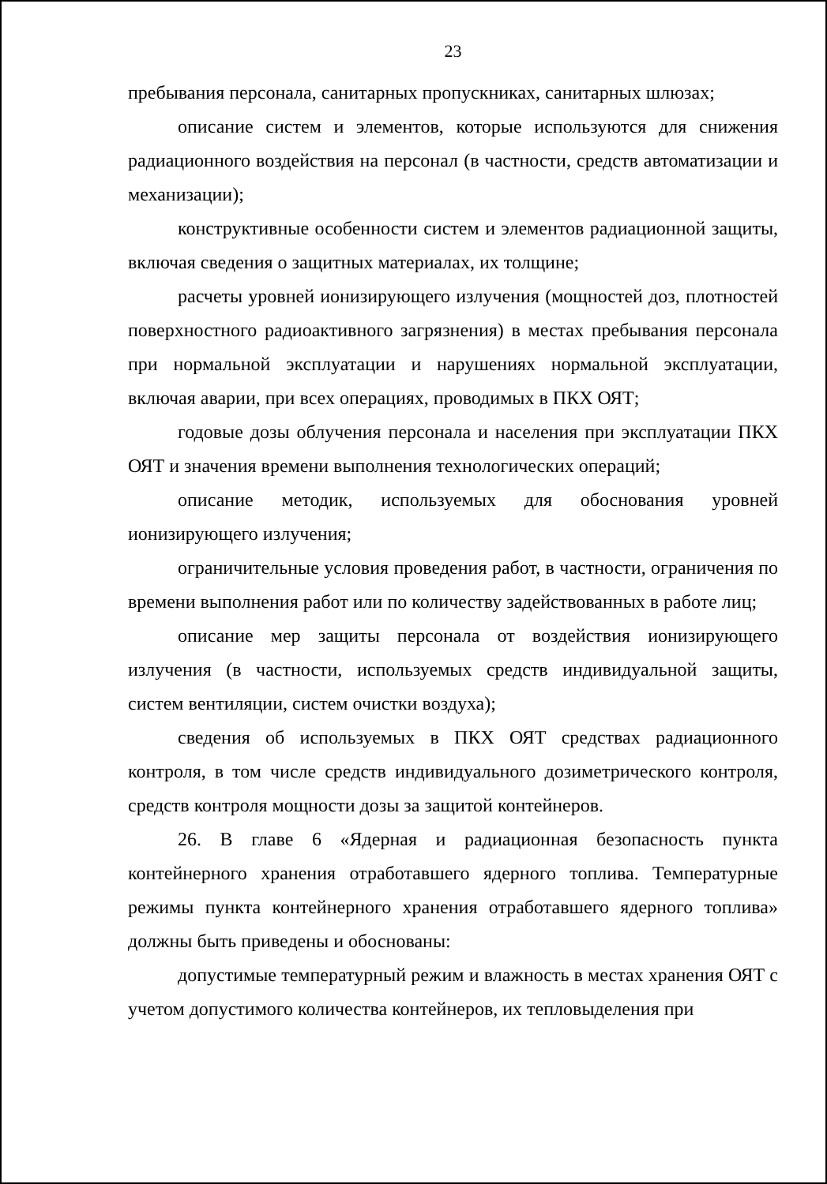23
пребывания персонала, санитарных пропускниках, санитарных шлюзах;
описание систем и элементов, которые используются для снижения радиационного воздействия на персонал (в частности, средств автоматизации и механизации);
конструктивные особенности систем и элементов радиационной защиты, включая сведения о защитных материалах, их толщине;
расчеты уровней ионизирующего излучения (мощностей доз, плотностей поверхностного радиоактивного загрязнения) в местах пребывания персонала при нормальной эксплуатации и нарушениях нормальной эксплуатации, включая аварии, при всех операциях, проводимых в ПКХ ОЯТ;
годовые дозы облучения персонала и населения при эксплуатации ПКХ ОЯТ и значения времени выполнения технологических операций;
описание методик, используемых для обоснования уровней ионизирующего излучения;
ограничительные условия проведения работ, в частности, ограничения по времени выполнения работ или по количеству задействованных в работе лиц;
описание мер защиты персонала от воздействия ионизирующего излучения (в частности, используемых средств индивидуальной защиты, систем вентиляции, систем очистки воздуха);
сведения об используемых в ПКХ ОЯТ средствах радиационного контроля, в том числе средств индивидуального дозиметрического контроля, средств контроля мощности дозы за защитой контейнеров.
26. В главе 6 «Ядерная и радиационная безопасность пункта контейнерного хранения отработавшего ядерного топлива. Температурные режимы пункта контейнерного хранения отработавшего ядерного топлива» должны быть приведены и обоснованы:
допустимые температурный режим и влажность в местах хранения ОЯТ с учетом допустимого количества контейнеров, их тепловыделения при